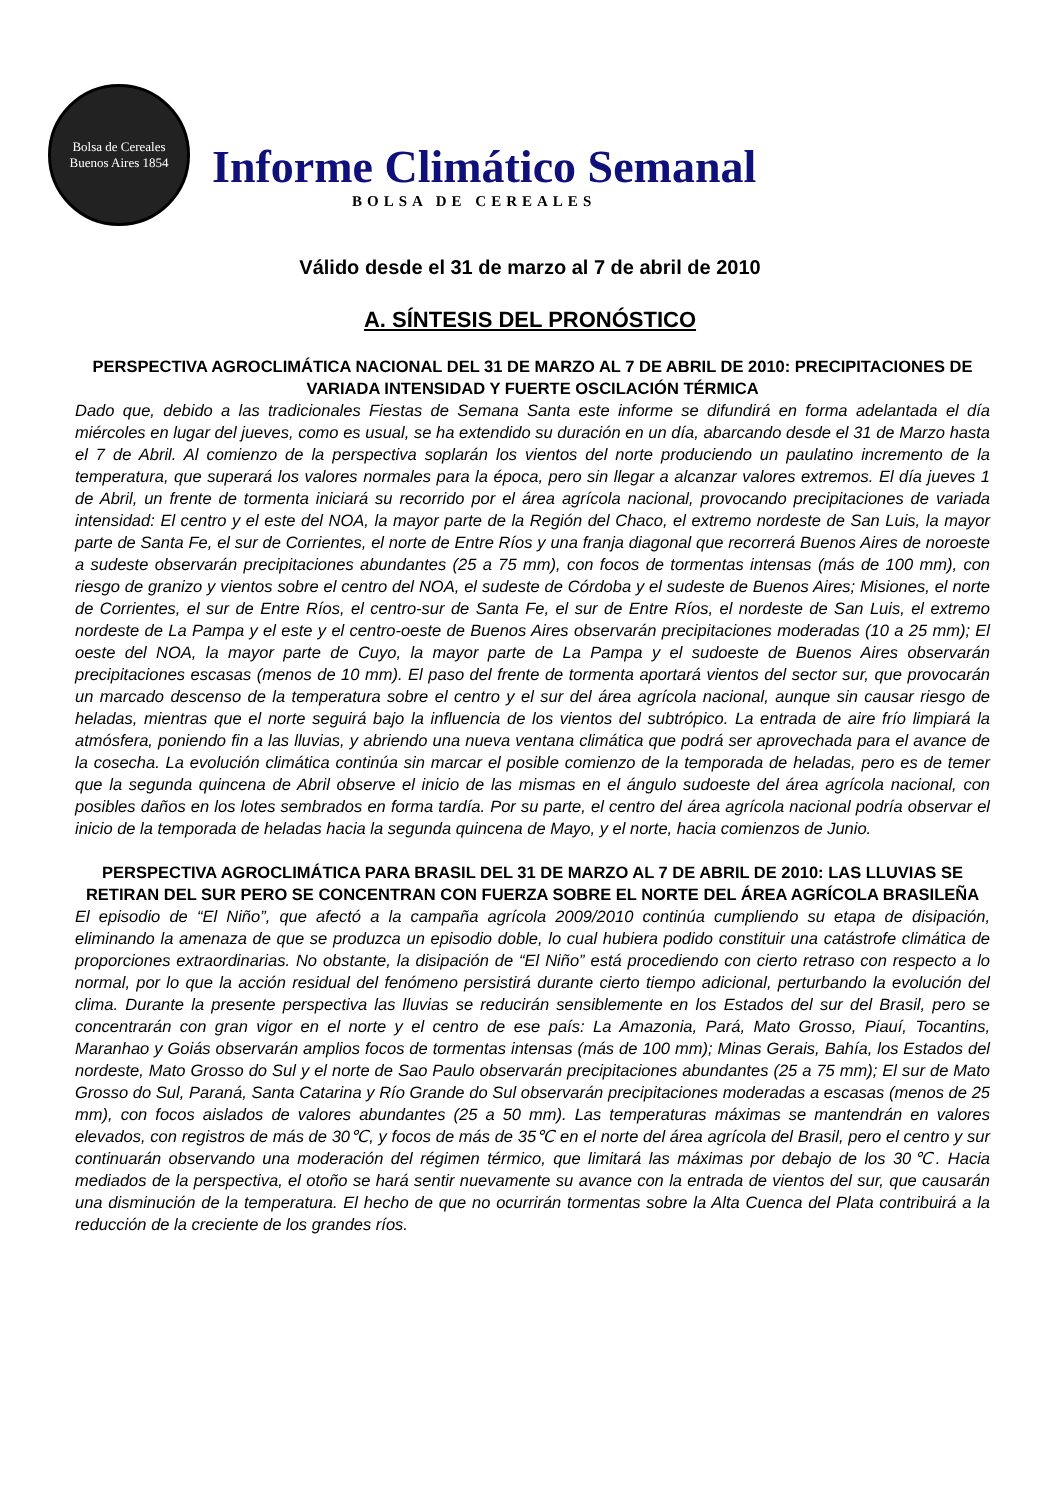Bolsa de Cereales
Buenos Aires 1854
Informe Climático Semanal
BOLSA DE CEREALES
Válido desde el 31 de marzo al 7 de abril de 2010
A. SÍNTESIS DEL PRONÓSTICO
PERSPECTIVA AGROCLIMÁTICA NACIONAL DEL 31 DE MARZO AL 7 DE ABRIL DE 2010: PRECIPITACIONES DE VARIADA INTENSIDAD Y FUERTE OSCILACIÓN TÉRMICA
Dado que, debido a las tradicionales Fiestas de Semana Santa este informe se difundirá en forma adelantada el día miércoles en lugar del jueves, como es usual, se ha extendido su duración en un día, abarcando desde el 31 de Marzo hasta el 7 de Abril. Al comienzo de la perspectiva soplarán los vientos del norte produciendo un paulatino incremento de la temperatura, que superará los valores normales para la época, pero sin llegar a alcanzar valores extremos. El día jueves 1 de Abril, un frente de tormenta iniciará su recorrido por el área agrícola nacional, provocando precipitaciones de variada intensidad: El centro y el este del NOA, la mayor parte de la Región del Chaco, el extremo nordeste de San Luis, la mayor parte de Santa Fe, el sur de Corrientes, el norte de Entre Ríos y una franja diagonal que recorrerá Buenos Aires de noroeste a sudeste observarán precipitaciones abundantes (25 a 75 mm), con focos de tormentas intensas (más de 100 mm), con riesgo de granizo y vientos sobre el centro del NOA, el sudeste de Córdoba y el sudeste de Buenos Aires; Misiones, el norte de Corrientes, el sur de Entre Ríos, el centro-sur de Santa Fe, el sur de Entre Ríos, el nordeste de San Luis, el extremo nordeste de La Pampa y el este y el centro-oeste de Buenos Aires observarán precipitaciones moderadas (10 a 25 mm); El oeste del NOA, la mayor parte de Cuyo, la mayor parte de La Pampa y el sudoeste de Buenos Aires observarán precipitaciones escasas (menos de 10 mm). El paso del frente de tormenta aportará vientos del sector sur, que provocarán un marcado descenso de la temperatura sobre el centro y el sur del área agrícola nacional, aunque sin causar riesgo de heladas, mientras que el norte seguirá bajo la influencia de los vientos del subtrópico. La entrada de aire frío limpiará la atmósfera, poniendo fin a las lluvias, y abriendo una nueva ventana climática que podrá ser aprovechada para el avance de la cosecha. La evolución climática continúa sin marcar el posible comienzo de la temporada de heladas, pero es de temer que la segunda quincena de Abril observe el inicio de las mismas en el ángulo sudoeste del área agrícola nacional, con posibles daños en los lotes sembrados en forma tardía. Por su parte, el centro del área agrícola nacional podría observar el inicio de la temporada de heladas hacia la segunda quincena de Mayo, y el norte, hacia comienzos de Junio.
PERSPECTIVA AGROCLIMÁTICA PARA BRASIL DEL 31 DE MARZO AL 7 DE ABRIL DE 2010: LAS LLUVIAS SE RETIRAN DEL SUR PERO SE CONCENTRAN CON FUERZA SOBRE EL NORTE DEL ÁREA AGRÍCOLA BRASILEÑA
El episodio de “El Niño”, que afectó a la campaña agrícola 2009/2010 continúa cumpliendo su etapa de disipación, eliminando la amenaza de que se produzca un episodio doble, lo cual hubiera podido constituir una catástrofe climática de proporciones extraordinarias. No obstante, la disipación de “El Niño” está procediendo con cierto retraso con respecto a lo normal, por lo que la acción residual del fenómeno persistirá durante cierto tiempo adicional, perturbando la evolución del clima. Durante la presente perspectiva las lluvias se reducirán sensiblemente en los Estados del sur del Brasil, pero se concentrarán con gran vigor en el norte y el centro de ese país: La Amazonia, Pará, Mato Grosso, Piauí, Tocantins, Maranhao y Goiás observarán amplios focos de tormentas intensas (más de 100 mm); Minas Gerais, Bahía, los Estados del nordeste, Mato Grosso do Sul y el norte de Sao Paulo observarán precipitaciones abundantes (25 a 75 mm); El sur de Mato Grosso do Sul, Paraná, Santa Catarina y Río Grande do Sul observarán precipitaciones moderadas a escasas (menos de 25 mm), con focos aislados de valores abundantes (25 a 50 mm). Las temperaturas máximas se mantendrán en valores elevados, con registros de más de 30℃, y focos de más de 35℃ en el norte del área agrícola del Brasil, pero el centro y sur continuarán observando una moderación del régimen térmico, que limitará las máximas por debajo de los 30℃. Hacia mediados de la perspectiva, el otoño se hará sentir nuevamente su avance con la entrada de vientos del sur, que causarán una disminución de la temperatura. El hecho de que no ocurrirán tormentas sobre la Alta Cuenca del Plata contribuirá a la reducción de la creciente de los grandes ríos.